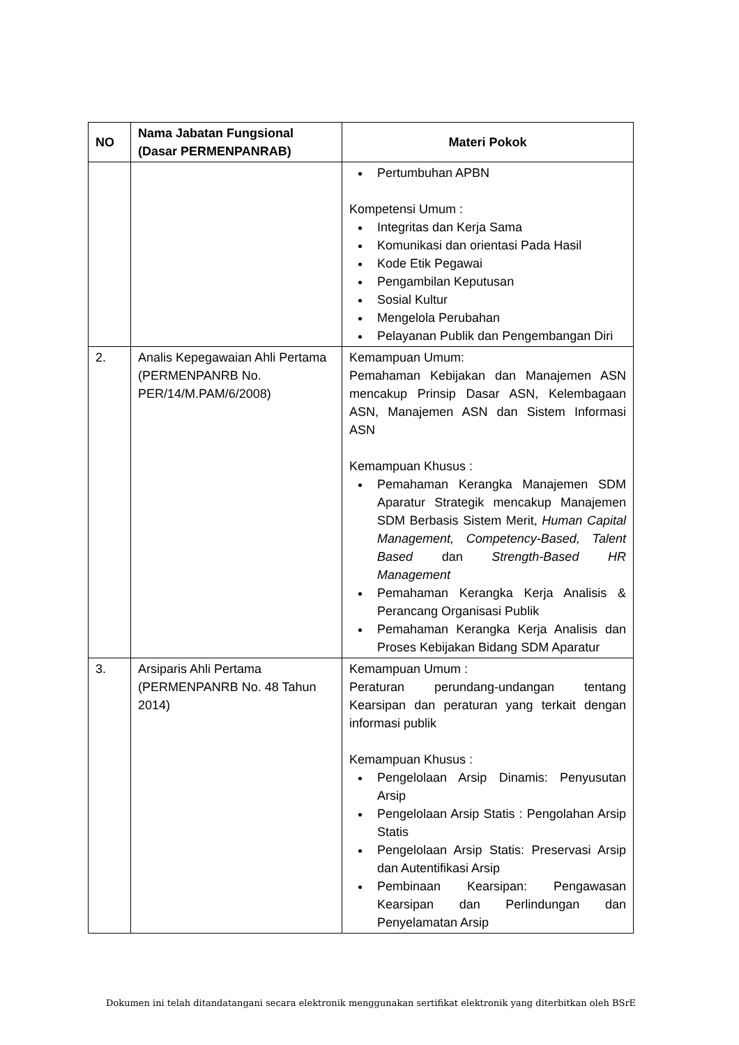| NO | Nama Jabatan Fungsional (Dasar PERMENPANRAB) | Materi Pokok |
| --- | --- | --- |
| | | Pertumbuhan APBN Kompetensi Umum : Integritas dan Kerja Sama Komunikasi dan orientasi Pada Hasil Kode Etik Pegawai Pengambilan Keputusan Sosial Kultur Mengelola Perubahan Pelayanan Publik dan Pengembangan Diri |
| 2. | Analis Kepegawaian Ahli Pertama (PERMENPANRB No. PER/14/M.PAM/6/2008) | Kemampuan Umum: Pemahaman Kebijakan dan Manajemen ASN mencakup Prinsip Dasar ASN, Kelembagaan ASN, Manajemen ASN dan Sistem Informasi ASN Kemampuan Khusus : Pemahaman Kerangka Manajemen SDM Aparatur Strategik mencakup Manajemen SDM Berbasis Sistem Merit, Human Capital Management, Competency-Based, Talent Based dan Strength-Based HR Management Pemahaman Kerangka Kerja Analisis & Perancang Organisasi Publik Pemahaman Kerangka Kerja Analisis dan Proses Kebijakan Bidang SDM Aparatur |
| 3. | Arsiparis Ahli Pertama (PERMENPANRB No. 48 Tahun 2014) | Kemampuan Umum : Peraturan perundang-undangan tentang Kearsipan dan peraturan yang terkait dengan informasi publik Kemampuan Khusus : Pengelolaan Arsip Dinamis: Penyusutan Arsip Pengelolaan Arsip Statis : Pengolahan Arsip Statis Pengelolaan Arsip Statis: Preservasi Arsip dan Autentifikasi Arsip Pembinaan Kearsipan: Pengawasan Kearsipan dan Perlindungan dan Penyelamatan Arsip |
Dokumen ini telah ditandatangani secara elektronik menggunakan sertifikat elektronik yang diterbitkan oleh BSrE